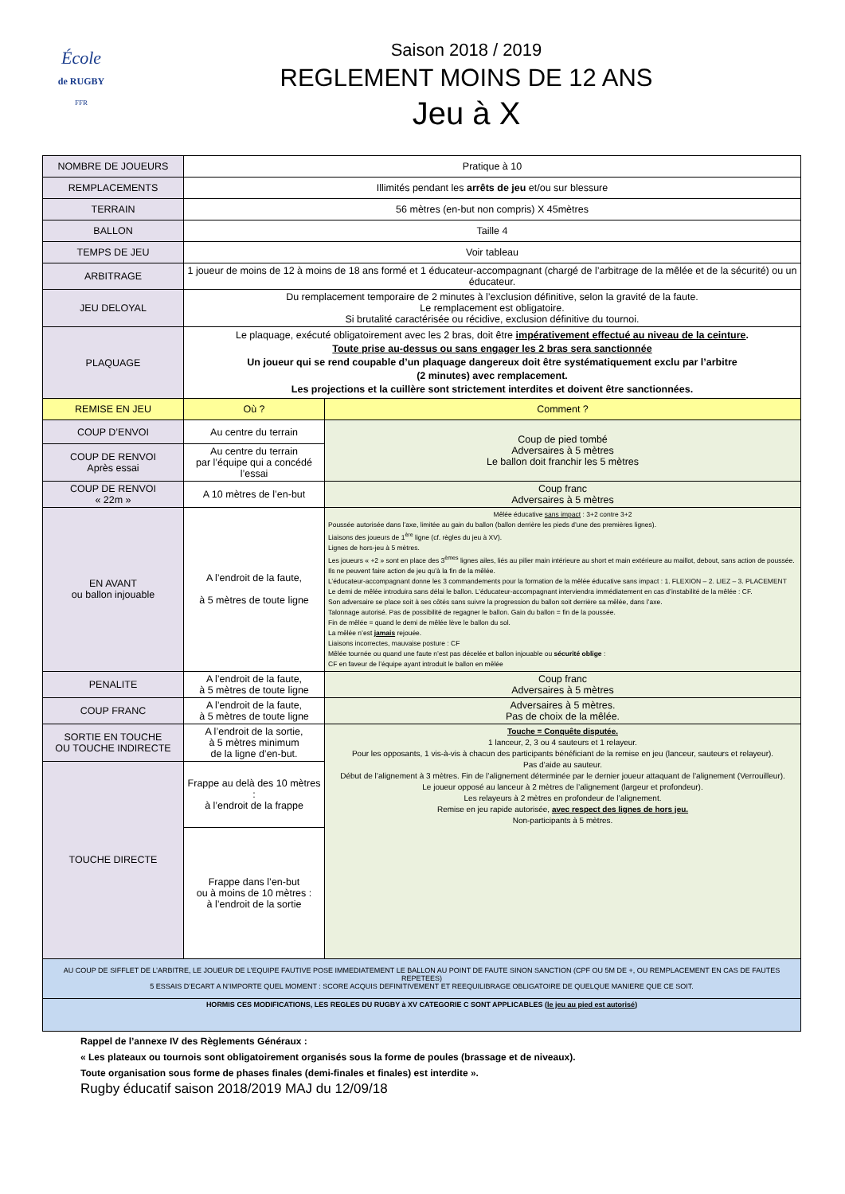École
de RUGBY
FFR
Saison 2018 / 2019
REGLEMENT MOINS DE 12 ANS
Jeu à X
| NOMBRE DE JOUEURS | Pratique à 10 | |
| REMPLACEMENTS | Illimités pendant les arrêts de jeu et/ou sur blessure | |
| TERRAIN | 56 mètres (en-but non compris) X 45mètres | |
| BALLON | Taille 4 | |
| TEMPS DE JEU | Voir tableau | |
| ARBITRAGE | 1 joueur de moins de 12 à moins de 18 ans formé et 1 éducateur-accompagnant (chargé de l’arbitrage de la mêlée et de la sécurité) ou un éducateur. | |
| JEU DELOYAL | Du remplacement temporaire de 2 minutes à l’exclusion définitive, selon la gravité de la faute. Le remplacement est obligatoire. Si brutalité caractérisée ou récidive, exclusion définitive du tournoi. | |
| PLAQUAGE | Le plaquage, exécuté obligatoirement avec les 2 bras, doit être impérativement effectué au niveau de la ceinture . Toute prise au-dessus ou sans engager les 2 bras sera sanctionnée Un joueur qui se rend coupable d’un plaquage dangereux doit être systématiquement exclu par l’arbitre (2 minutes) avec remplacement. Les projections et la cuillère sont strictement interdites et doivent être sanctionnées. | |
| REMISE EN JEU | Où ? | Comment ? |
| COUP D’ENVOI | Au centre du terrain | Coup de pied tombé Adversaires à 5 mètres Le ballon doit franchir les 5 mètres |
| COUP DE RENVOI Après essai | Au centre du terrain par l’équipe qui a concédé l’essai | |
| COUP DE RENVOI « 22m » | A 10 mètres de l’en-but | Coup franc Adversaires à 5 mètres |
| EN AVANT ou ballon injouable | A l’endroit de la faute, à 5 mètres de toute ligne | Mêlée éducative sans impact : 3+2 contre 3+2 Poussée autorisée dans l’axe, limitée au gain du ballon (ballon derrière les pieds d’une des premières lignes). Liaisons des joueurs de 1<sup>ère</sup> ligne (cf. règles du jeu à XV). Lignes de hors-jeu à 5 mètres. Les joueurs « +2 » sont en place des 3<sup>èmes</sup> lignes ailes, liés au pilier main intérieure au short et main extérieure au maillot, debout, sans action de poussée. Ils ne peuvent faire action de jeu qu’à la fin de la mêlée. L’éducateur-accompagnant donne les 3 commandements pour la formation de la mêlée éducative sans impact : 1. FLEXION – 2. LIEZ – 3. PLACEMENT Le demi de mêlée introduira sans délai le ballon. L’éducateur-accompagnant interviendra immédiatement en cas d’instabilité de la mêlée : CF. Son adversaire se place soit à ses côtés sans suivre la progression du ballon soit derrière sa mêlée, dans l’axe. Talonnage autorisé. Pas de possibilité de regagner le ballon. Gain du ballon = fin de la poussée. Fin de mêlée = quand le demi de mêlée lève le ballon du sol. La mêlée n’est jamais rejouée. Liaisons incorrectes, mauvaise posture : CF Mêlée tournée ou quand une faute n’est pas décelée et ballon injouable ou sécurité oblige : CF en faveur de l’équipe ayant introduit le ballon en mêlée |
| PENALITE | A l’endroit de la faute, à 5 mètres de toute ligne | Coup franc Adversaires à 5 mètres |
| COUP FRANC | A l’endroit de la faute, à 5 mètres de toute ligne | Adversaires à 5 mètres. Pas de choix de la mêlée. |
| SORTIE EN TOUCHE OU TOUCHE INDIRECTE | A l’endroit de la sortie, à 5 mètres minimum de la ligne d’en-but. | Touche = Conquête disputée. 1 lanceur, 2, 3 ou 4 sauteurs et 1 relayeur. Pour les opposants, 1 vis-à-vis à chacun des participants bénéficiant de la remise en jeu (lanceur, sauteurs et relayeur). Pas d’aide au sauteur. Début de l’alignement à 3 mètres. Fin de l’alignement déterminée par le dernier joueur attaquant de l’alignement (Verrouilleur). Le joueur opposé au lanceur à 2 mètres de l’alignement (largeur et profondeur). Les relayeurs à 2 mètres en profondeur de l’alignement. Remise en jeu rapide autorisée, avec respect des lignes de hors jeu. Non-participants à 5 mètres. |
| TOUCHE DIRECTE | Frappe au delà des 10 mètres : à l’endroit de la frappe | |
| | Frappe dans l’en-but ou à moins de 10 mètres : à l’endroit de la sortie | |
| AU COUP DE SIFFLET DE L’ARBITRE, LE JOUEUR DE L’EQUIPE FAUTIVE POSE IMMEDIATEMENT LE BALLON AU POINT DE FAUTE SINON SANCTION (CPF OU 5M DE +, OU REMPLACEMENT EN CAS DE FAUTES REPETEES) 5 ESSAIS D’ECART A N’IMPORTE QUEL MOMENT : SCORE ACQUIS DEFINITIVEMENT ET REEQUILIBRAGE OBLIGATOIRE DE QUELQUE MANIERE QUE CE SOIT. | | |
| HORMIS CES MODIFICATIONS, LES REGLES DU RUGBY à XV CATEGORIE C SONT APPLICABLES ( le jeu au pied est autorisé ) | | |
Rappel de l’annexe IV des Règlements Généraux :
« Les plateaux ou tournois sont obligatoirement organisés sous la forme de poules (brassage et de niveaux).
Toute organisation sous forme de phases finales (demi-finales et finales) est interdite ».
Rugby éducatif saison 2018/2019 MAJ du 12/09/18